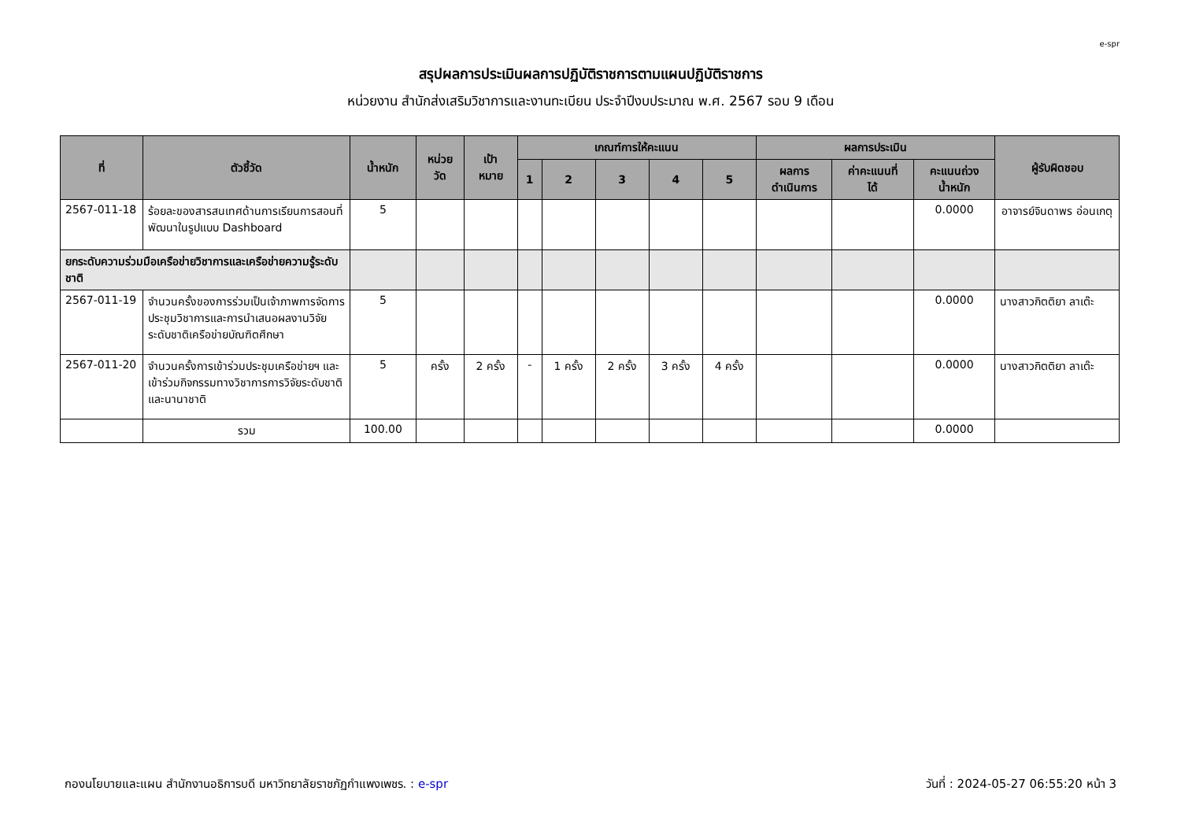e-spr
สรุปผลการประเมินผลการปฏิบัติราชการตามแผนปฏิบัติราชการ
หน่วยงาน สำนักส่งเสริมวิชาการและงานทะเบียน ประจำปีงบประมาณ พ.ศ. 2567 รอบ 9 เดือน
| ที่ | ตัวชี้วัด | น้ำหนัก | หน่วย วัด | เป้า หมาย | เกณฑ์การให้คะแนน | | | | | ผลการประเมิน | | | ผู้รับผิดชอบ |
| --- | --- | --- | --- | --- | --- | --- | --- | --- | --- | --- | --- | --- | --- |
| | | | | | 1 | 2 | 3 | 4 | 5 | ผลการ ดำเนินการ | ค่าคะแนนที่ ได้ | คะแนนถ่วง น้ำหนัก | |
| 2567-011-18 | ร้อยละของสารสนเทศด้านการเรียนการสอนที่พัฒนาในรูปแบบ Dashboard | 5 | | | | | | | | | | 0.0000 | อาจารย์จินดาพร อ่อนเกตุ |
| ยกระดับความร่วมมือเครือข่ายวิชาการและเครือข่ายความรู้ระดับชาติ | | | | | | | | | | | | | |
| 2567-011-19 | จำนวนครั้งของการร่วมเป็นเจ้าภาพการจัดการประชุมวิชาการและการนำเสนอผลงานวิจัยระดับชาติเครือข่ายบัณฑิตศึกษา | 5 | | | | | | | | | | 0.0000 | นางสาวกิตติยา ลาเต๊ะ |
| 2567-011-20 | จำนวนครั้งการเข้าร่วมประชุมเครือข่ายฯ และเข้าร่วมกิจกรรมทางวิชาการการวิจัยระดับชาติและนานาชาติ | 5 | ครั้ง | 2 ครั้ง | - | 1 ครั้ง | 2 ครั้ง | 3 ครั้ง | 4 ครั้ง | | | 0.0000 | นางสาวกิตติยา ลาเต๊ะ |
| | รวม | 100.00 | | | | | | | | | | 0.0000 | |
กองนโยบายและแผน สำนักงานอธิการบดี มหาวิทยาลัยราชภัฏกำแพงเพชร. : e-spr วันที่ : 2024-05-27 06:55:20 หน้า 3